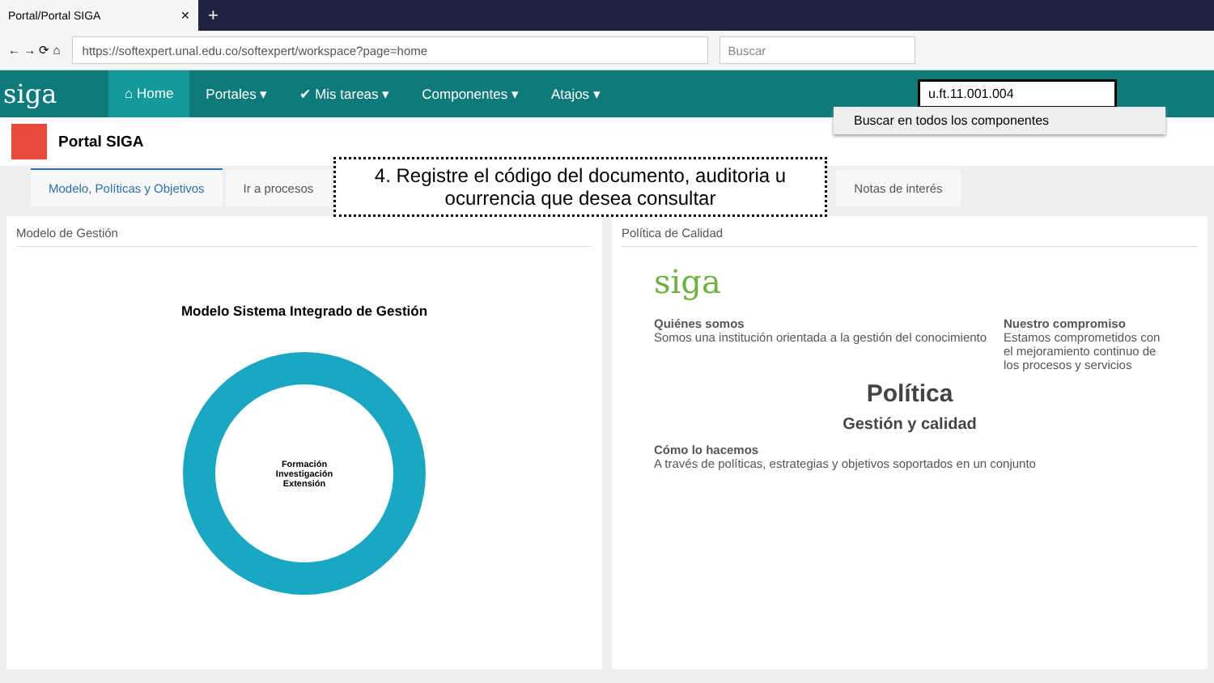Portal/Portal SIGA ✕
+
← → ⟳ ⌂
https://softexpert.unal.edu.co/softexpert/workspace?page=home
Buscar
siga
⌂ Home Portales ▾ ✔ Mis tareas ▾ Componentes ▾ Atajos ▾
u.ft.11.001.004
Portal SIGA
Modelo, Políticas y Objetivos
Ir a procesos
Notas de interés
Modelo de Gestión
Modelo Sistema Integrado de Gestión
Formación
Investigación
Extensión
Política de Calidad
siga
Quiénes somos
Somos una institución orientada a la gestión del conocimiento
Nuestro compromiso
Estamos comprometidos con el mejoramiento continuo de los procesos y servicios
Política
Gestión y calidad
Cómo lo hacemos
A través de políticas, estrategias y objetivos soportados en un conjunto
Buscar en todos los componentes
4. Registre el código del documento, auditoria u
ocurrencia que desea consultar